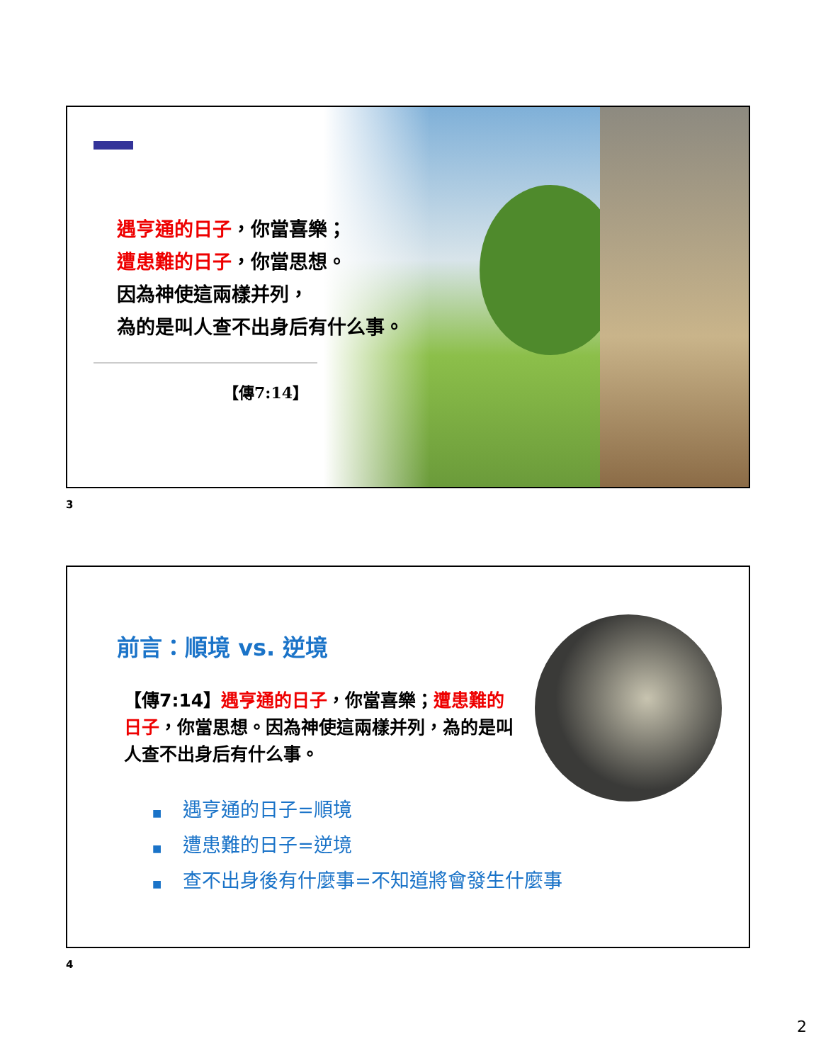遇亨通的日子，你當喜樂；
遭患難的日子，你當思想。
因為神使這兩樣并列，
為的是叫人查不出身后有什么事。
【傳7:14】
3
前言：順境 vs. 逆境
【傳7:14】遇亨通的日子，你當喜樂；遭患難的日子，你當思想。因為神使這兩樣并列，為的是叫人查不出身后有什么事。
■ 遇亨通的日子=順境
■ 遭患難的日子=逆境
■ 查不出身後有什麼事=不知道將會發生什麼事
4
2